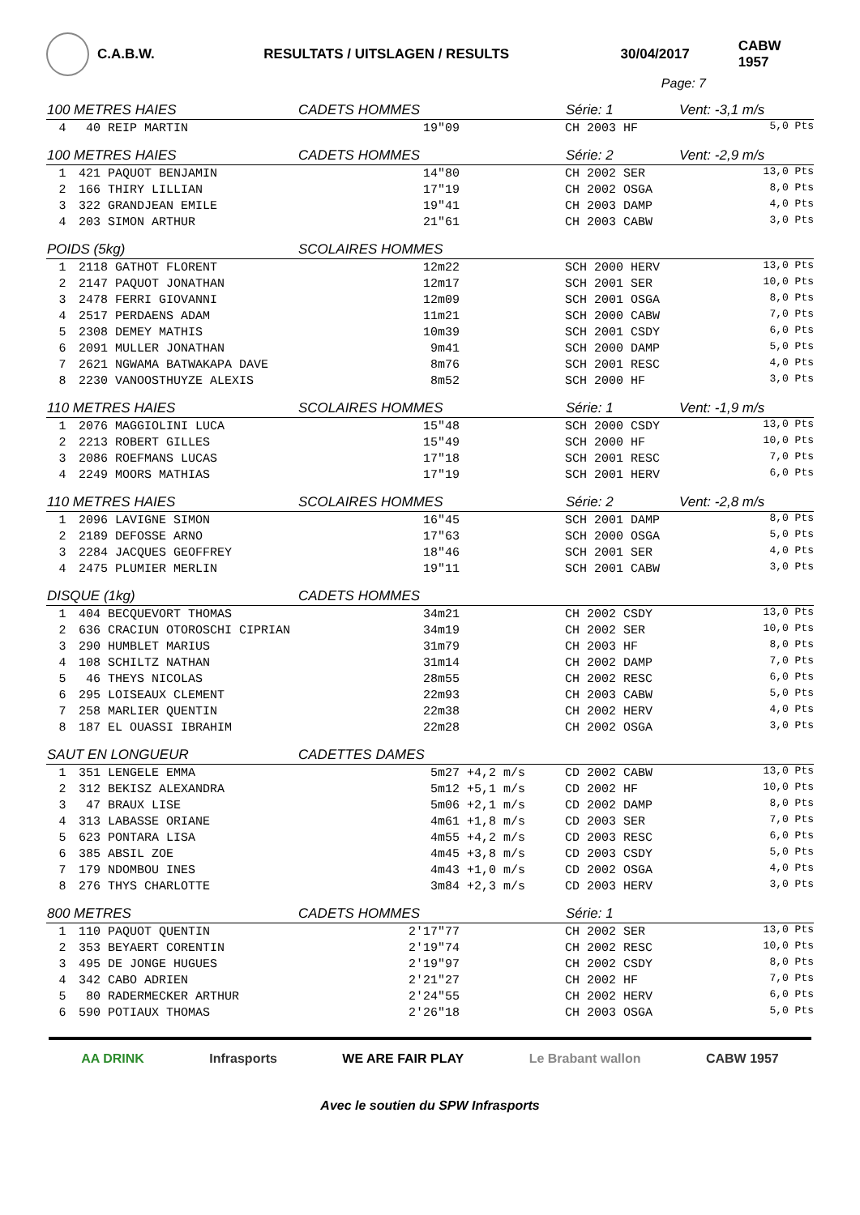C.A.B.W. RESULTATS / UITSLAGEN / RESULTS 30/04/2017 CABW 1957
Page: 7
| 100 METRES HAIES | | CADETS HOMMES | | Série: 1 | Vent: -3,1 m/s |
| --- | --- | --- | --- | --- | --- |
| 4 | 40 REIP MARTIN | 19"09 | | CH 2003 HF | 5,0 Pts |
| 100 METRES HAIES | | CADETS HOMMES | | Série: 2 | Vent: -2,9 m/s |
| 1 | 421 PAQUOT BENJAMIN | 14"80 | | CH 2002 SER | 13,0 Pts |
| 2 | 166 THIRY LILLIAN | 17"19 | | CH 2002 OSGA | 8,0 Pts |
| 3 | 322 GRANDJEAN EMILE | 19"41 | | CH 2003 DAMP | 4,0 Pts |
| 4 | 203 SIMON ARTHUR | 21"61 | | CH 2003 CABW | 3,0 Pts |
| POIDS (5kg) | | SCOLAIRES HOMMES | | | |
| 1 | 2118 GATHOT FLORENT | 12m22 | | SCH 2000 HERV | 13,0 Pts |
| 2 | 2147 PAQUOT JONATHAN | 12m17 | | SCH 2001 SER | 10,0 Pts |
| 3 | 2478 FERRI GIOVANNI | 12m09 | | SCH 2001 OSGA | 8,0 Pts |
| 4 | 2517 PERDAENS ADAM | 11m21 | | SCH 2000 CABW | 7,0 Pts |
| 5 | 2308 DEMEY MATHIS | 10m39 | | SCH 2001 CSDY | 6,0 Pts |
| 6 | 2091 MULLER JONATHAN | 9m41 | | SCH 2000 DAMP | 5,0 Pts |
| 7 | 2621 NGWAMA BATWAKAPA DAVE | 8m76 | | SCH 2001 RESC | 4,0 Pts |
| 8 | 2230 VANOOSTHUYZE ALEXIS | 8m52 | | SCH 2000 HF | 3,0 Pts |
| 110 METRES HAIES | | SCOLAIRES HOMMES | | Série: 1 | Vent: -1,9 m/s |
| 1 | 2076 MAGGIOLINI LUCA | 15"48 | | SCH 2000 CSDY | 13,0 Pts |
| 2 | 2213 ROBERT GILLES | 15"49 | | SCH 2000 HF | 10,0 Pts |
| 3 | 2086 ROEFMANS LUCAS | 17"18 | | SCH 2001 RESC | 7,0 Pts |
| 4 | 2249 MOORS MATHIAS | 17"19 | | SCH 2001 HERV | 6,0 Pts |
| 110 METRES HAIES | | SCOLAIRES HOMMES | | Série: 2 | Vent: -2,8 m/s |
| 1 | 2096 LAVIGNE SIMON | 16"45 | | SCH 2001 DAMP | 8,0 Pts |
| 2 | 2189 DEFOSSE ARNO | 17"63 | | SCH 2000 OSGA | 5,0 Pts |
| 3 | 2284 JACQUES GEOFFREY | 18"46 | | SCH 2001 SER | 4,0 Pts |
| 4 | 2475 PLUMIER MERLIN | 19"11 | | SCH 2001 CABW | 3,0 Pts |
| DISQUE (1kg) | | CADETS HOMMES | | | |
| 1 | 404 BECQUEVORT THOMAS | 34m21 | | CH 2002 CSDY | 13,0 Pts |
| 2 | 636 CRACIUN OTOROSCHI CIPRIAN | 34m19 | | CH 2002 SER | 10,0 Pts |
| 3 | 290 HUMBLET MARIUS | 31m79 | | CH 2003 HF | 8,0 Pts |
| 4 | 108 SCHILTZ NATHAN | 31m14 | | CH 2002 DAMP | 7,0 Pts |
| 5 | 46 THEYS NICOLAS | 28m55 | | CH 2002 RESC | 6,0 Pts |
| 6 | 295 LOISEAUX CLEMENT | 22m93 | | CH 2003 CABW | 5,0 Pts |
| 7 | 258 MARLIER QUENTIN | 22m38 | | CH 2002 HERV | 4,0 Pts |
| 8 | 187 EL OUASSI IBRAHIM | 22m28 | | CH 2002 OSGA | 3,0 Pts |
| SAUT EN LONGUEUR | | CADETTES DAMES | | | |
| 1 | 351 LENGELE EMMA | 5m27 | +4,2 m/s | CD 2002 CABW | 13,0 Pts |
| 2 | 312 BEKISZ ALEXANDRA | 5m12 | +5,1 m/s | CD 2002 HF | 10,0 Pts |
| 3 | 47 BRAUX LISE | 5m06 | +2,1 m/s | CD 2002 DAMP | 8,0 Pts |
| 4 | 313 LABASSE ORIANE | 4m61 | +1,8 m/s | CD 2003 SER | 7,0 Pts |
| 5 | 623 PONTARA LISA | 4m55 | +4,2 m/s | CD 2003 RESC | 6,0 Pts |
| 6 | 385 ABSIL ZOE | 4m45 | +3,8 m/s | CD 2003 CSDY | 5,0 Pts |
| 7 | 179 NDOMBOU INES | 4m43 | +1,0 m/s | CD 2002 OSGA | 4,0 Pts |
| 8 | 276 THYS CHARLOTTE | 3m84 | +2,3 m/s | CD 2003 HERV | 3,0 Pts |
| 800 METRES | | CADETS HOMMES | | Série: 1 | |
| 1 | 110 PAQUOT QUENTIN | 2'17"77 | | CH 2002 SER | 13,0 Pts |
| 2 | 353 BEYAERT CORENTIN | 2'19"74 | | CH 2002 RESC | 10,0 Pts |
| 3 | 495 DE JONGE HUGUES | 2'19"97 | | CH 2002 CSDY | 8,0 Pts |
| 4 | 342 CABO ADRIEN | 2'21"27 | | CH 2002 HF | 7,0 Pts |
| 5 | 80 RADERMECKER ARTHUR | 2'24"55 | | CH 2002 HERV | 6,0 Pts |
| 6 | 590 POTIAUX THOMAS | 2'26"18 | | CH 2003 OSGA | 5,0 Pts |
AA DRINK Infrasports WE ARE FAIR PLAY Le Brabant wallon CABW 1957
Avec le soutien du SPW Infrasports